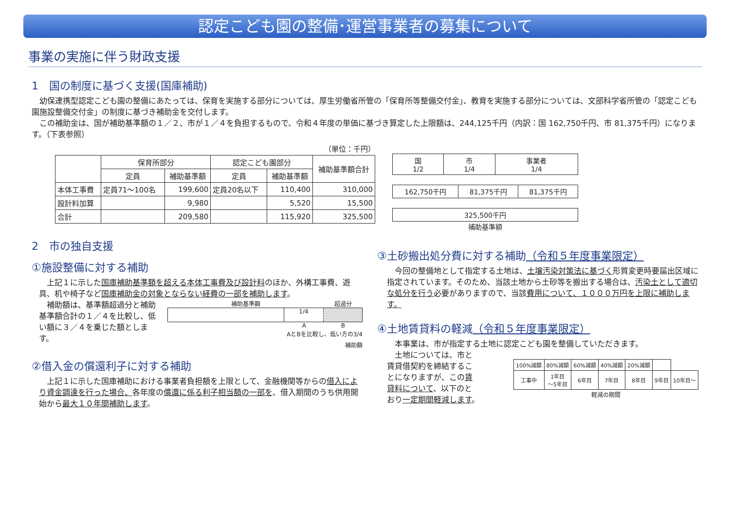認定こども園の整備･運営事業者の募集について
事業の実施に伴う財政支援
1　国の制度に基づく支援(国庫補助)
　幼保連携型認定こども園の整備にあたっては、保育を実施する部分については、厚生労働省所管の「保育所等整備交付金」、教育を実施する部分については、文部科学省所管の「認定こども園施設整備交付金」の制度に基づき補助金を交付します。
　この補助金は、国が補助基準額の１／２、市が１／４を負担するもので、令和４年度の単価に基づき算定した上限額は、244,125千円（内訳：国 162,750千円、市 81,375千円）になります。（下表参照）
（単位：千円）
| | 保育所部分 | | 認定こども園部分 | | 補助基準額合計 |
| --- | --- | --- | --- | --- | --- |
| | 定員 | 補助基準額 | 定員 | 補助基準額 | |
| 本体工事費 | 定員71～100名 | 199,600 | 定員20名以下 | 110,400 | 310,000 |
| 設計料加算 | | 9,980 | | 5,520 | 15,500 |
| 合計 | | 209,580 | | 115,920 | 325,500 |
| 国 1/2 | 市 1/4 | 事業者 1/4 |
| 162,750千円 | 81,375千円 | 81,375千円 |
| 325,500千円 |
補助基準額
2　市の独自支援
①施設整備に対する補助
　上記１に示した国庫補助基準額を超える本体工事費及び設計料のほか、外構工事費、遊具、机や椅子など国庫補助金の対象とならない経費の一部を補助します。
　補助額は、基準額超過分と補助基準額合計の１／４を比較し、低い額に３／４を乗じた額とします。
補助基準額 超過分
1/4
A B
AとBを比較し、低い方の3/4
補助額
②借入金の償還利子に対する補助
　上記１に示した国庫補助における事業者負担額を上限として、金融機関等からの借入により資金調達を行った場合、各年度の償還に係る利子相当額の一部を、借入期間のうち供用開始から最大１０年間補助します。
③土砂搬出処分費に対する補助（令和５年度事業限定）
　今回の整備地として指定する土地は、土壌汚染対策法に基づく形質変更時要届出区域に指定されています。そのため、当該土地から土砂等を搬出する場合は、汚染土として適切な処分を行う必要がありますので、当該費用について、１０００万円を上限に補助します。
④土地賃貸料の軽減（令和５年度事業限定）
　本事業は、市が指定する土地に認定こども園を整備していただきます。
　土地については、市と賃貸借契約を締結することになりますが、この賃貸料について、以下のとおり一定期間軽減します。
| 100%減額 | 80%減額 | 60%減額 | 40%減額 | 20%減額 | | |
| 工事中 | 1年目 ～5年目 | 6年目 | 7年目 | 8年目 | 9年目 | 10年目～ |
軽減の期間